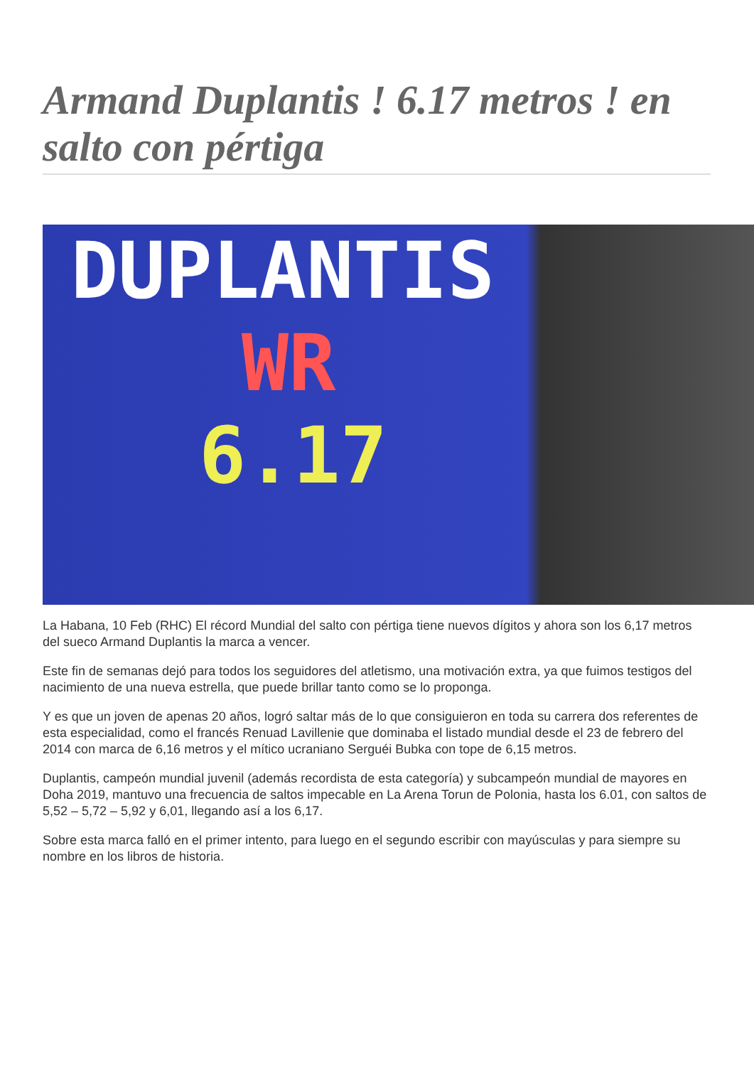Armand Duplantis ! 6.17 metros ! en salto con pértiga
DUPLANTIS
WR
6.17
La Habana, 10 Feb (RHC) El récord Mundial del salto con pértiga tiene nuevos dígitos y ahora son los 6,17 metros del sueco Armand Duplantis la marca a vencer.
Este fin de semanas dejó para todos los seguidores del atletismo, una motivación extra, ya que fuimos testigos del nacimiento de una nueva estrella, que puede brillar tanto como se lo proponga.
Y es que un joven de apenas 20 años, logró saltar más de lo que consiguieron en toda su carrera dos referentes de esta especialidad, como el francés Renuad Lavillenie que dominaba el listado mundial desde el 23 de febrero del 2014 con marca de 6,16 metros y el mítico ucraniano Serguéi Bubka con tope de 6,15 metros.
Duplantis, campeón mundial juvenil (además recordista de esta categoría) y subcampeón mundial de mayores en Doha 2019, mantuvo una frecuencia de saltos impecable en La Arena Torun de Polonia, hasta los 6.01, con saltos de 5,52 – 5,72 – 5,92 y 6,01, llegando así a los 6,17.
Sobre esta marca falló en el primer intento, para luego en el segundo escribir con mayúsculas y para siempre su nombre en los libros de historia.